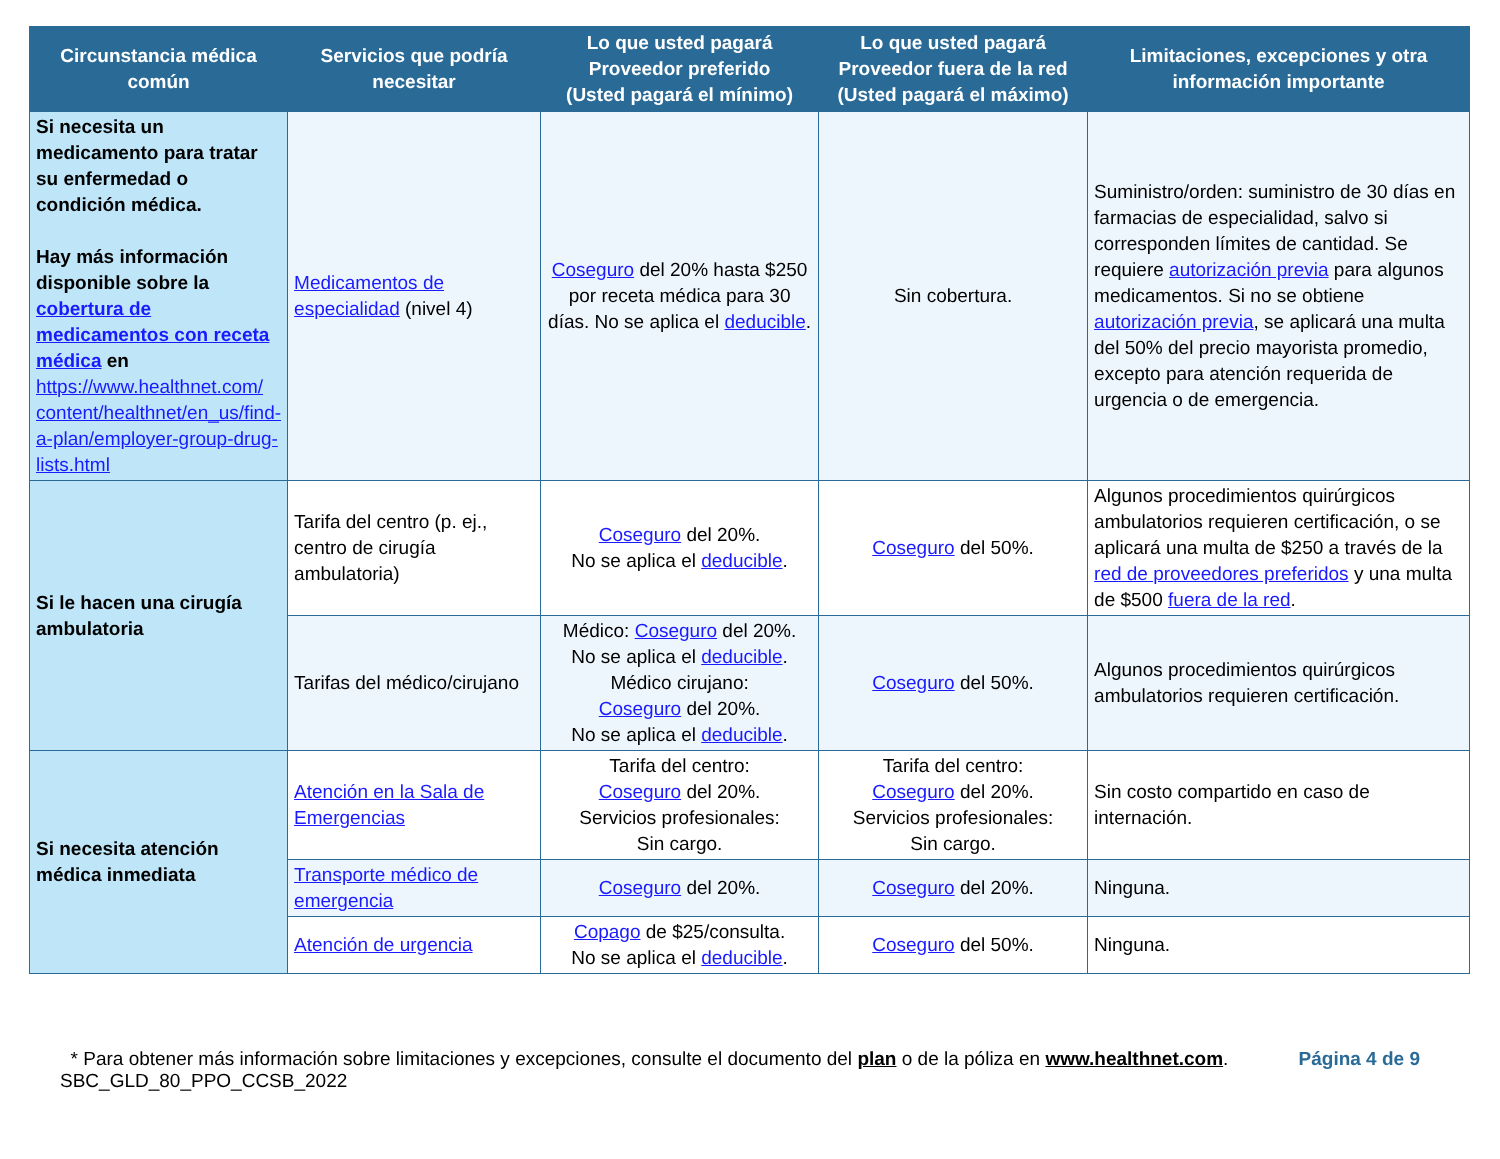| Circunstancia médica común | Servicios que podría necesitar | Lo que usted pagará Proveedor preferido (Usted pagará el mínimo) | Lo que usted pagará Proveedor fuera de la red (Usted pagará el máximo) | Limitaciones, excepciones y otra información importante |
| --- | --- | --- | --- | --- |
| Si necesita un medicamento para tratar su enfermedad o condición médica. Hay más información disponible sobre la cobertura de medicamentos con receta médica en https://www.healthnet.com/ content/healthnet/en_us/find-a-plan/employer-group-drug-lists.html | Medicamentos de especialidad (nivel 4) | Coseguro del 20% hasta $250 por receta médica para 30 días. No se aplica el deducible . | Sin cobertura. | Suministro/orden: suministro de 30 días en farmacias de especialidad, salvo si corresponden límites de cantidad. Se requiere autorización previa para algunos medicamentos. Si no se obtiene autorización previa , se aplicará una multa del 50% del precio mayorista promedio, excepto para atención requerida de urgencia o de emergencia. |
| Si le hacen una cirugía ambulatoria | Tarifa del centro (p. ej., centro de cirugía ambulatoria) | Coseguro del 20%. No se aplica el deducible . | Coseguro del 50%. | Algunos procedimientos quirúrgicos ambulatorios requieren certificación, o se aplicará una multa de $250 a través de la red de proveedores preferidos y una multa de $500 fuera de la red . |
| | Tarifas del médico/cirujano | Médico: Coseguro del 20%. No se aplica el deducible . Médico cirujano: Coseguro del 20%. No se aplica el deducible . | Coseguro del 50%. | Algunos procedimientos quirúrgicos ambulatorios requieren certificación. |
| Si necesita atención médica inmediata | Atención en la Sala de Emergencias | Tarifa del centro: Coseguro del 20%. Servicios profesionales: Sin cargo. | Tarifa del centro: Coseguro del 20%. Servicios profesionales: Sin cargo. | Sin costo compartido en caso de internación. |
| | Transporte médico de emergencia | Coseguro del 20%. | Coseguro del 20%. | Ninguna. |
| | Atención de urgencia | Copago de $25/consulta. No se aplica el deducible . | Coseguro del 50%. | Ninguna. |
Página 4 de 9 * Para obtener más información sobre limitaciones y excepciones, consulte el documento del plan o de la póliza en www.healthnet.com.
SBC_GLD_80_PPO_CCSB_2022